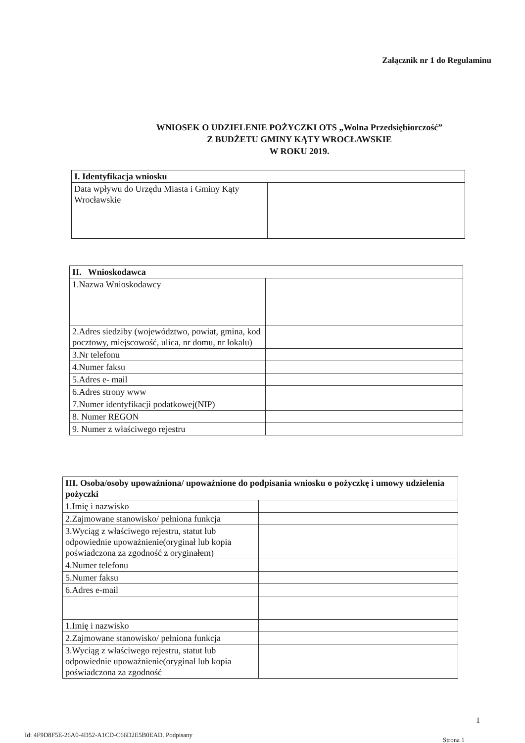Załącznik nr 1 do Regulaminu
WNIOSEK O UDZIELENIE POŻYCZKI OTS „Wolna Przedsiębiorczość”
Z BUDŻETU GMINY KĄTY WROCŁAWSKIE
W ROKU 2019.
| I. Identyfikacja wniosku | |
| --- | --- |
| Data wpływu do Urzędu Miasta i Gminy Kąty Wrocławskie | |
| II. Wnioskodawca | |
| --- | --- |
| 1.Nazwa Wnioskodawcy | |
| 2.Adres siedziby (województwo, powiat, gmina, kod pocztowy, miejscowość, ulica, nr domu, nr lokalu) | |
| 3.Nr telefonu | |
| 4.Numer faksu | |
| 5.Adres e- mail | |
| 6.Adres strony www | |
| 7.Numer identyfikacji podatkowej(NIP) | |
| 8. Numer REGON | |
| 9. Numer z właściwego rejestru | |
| III. Osoba/osoby upoważniona/ upoważnione do podpisania wniosku o pożyczkę i umowy udzielenia pożyczki | |
| --- | --- |
| 1.Imię i nazwisko | |
| 2.Zajmowane stanowisko/ pełniona funkcja | |
| 3.Wyciąg z właściwego rejestru, statut lub odpowiednie upoważnienie(oryginał lub kopia poświadczona za zgodność z oryginałem) | |
| 4.Numer telefonu | |
| 5.Numer faksu | |
| 6.Adres e-mail | |
| 1.Imię i nazwisko | |
| 2.Zajmowane stanowisko/ pełniona funkcja | |
| 3.Wyciąg z właściwego rejestru, statut lub odpowiednie upoważnienie(oryginał lub kopia poświadczona za zgodność | |
1
Id: 4F9D8F5E-26A0-4D52-A1CD-C66D2E5B0EAD. Podpisany
Strona 1